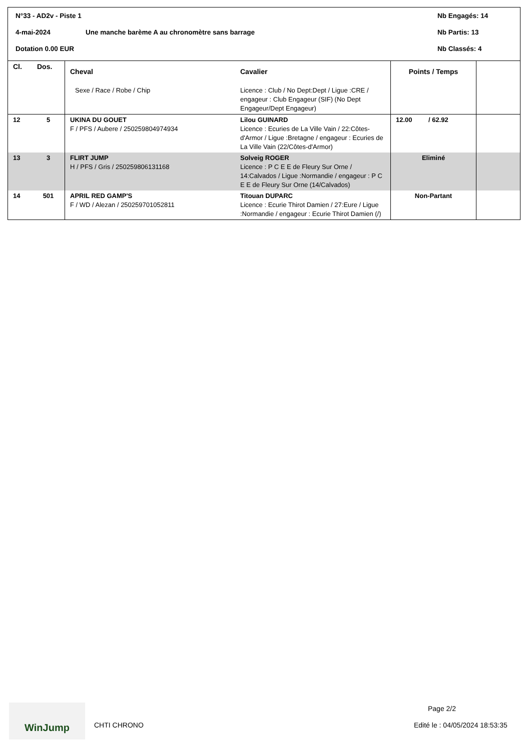N°33 - AD2v - Piste 1 Nb Engagés: 14
4-mai-2024 Une manche barème A au chronomètre sans barrage Nb Partis: 13
Dotation 0.00 EUR Nb Classés: 4
| Cl. | Dos. | Cheval Sexe / Race / Robe / Chip | Cavalier Licence : Club / No Dept:Dept / Ligue :CRE / engageur : Club Engageur (SIF) (No Dept Engageur/Dept Engageur) | Points / Temps | |
| --- | --- | --- | --- | --- | --- |
| 12 | 5 | UKINA DU GOUET F / PFS / Aubere / 250259804974934 | Lilou GUINARD Licence : Ecuries de La Ville Vain / 22:Côtes-d'Armor / Ligue :Bretagne / engageur : Ecuries de La Ville Vain (22/Côtes-d'Armor) | 12.00 / 62.92 | |
| 13 | 3 | FLIRT JUMP H / PFS / Gris / 250259806131168 | Solveig ROGER Licence : P C E E de Fleury Sur Orne / 14:Calvados / Ligue :Normandie / engageur : P C E E de Fleury Sur Orne (14/Calvados) | Eliminé | |
| 14 | 501 | APRIL RED GAMP'S F / WD / Alezan / 250259701052811 | Titouan DUPARC Licence : Ecurie Thirot Damien / 27:Eure / Ligue :Normandie / engageur : Ecurie Thirot Damien (/) | Non-Partant | |
WinJump
CHTI CHRONO
Page 2/2
Edité le : 04/05/2024 18:53:35